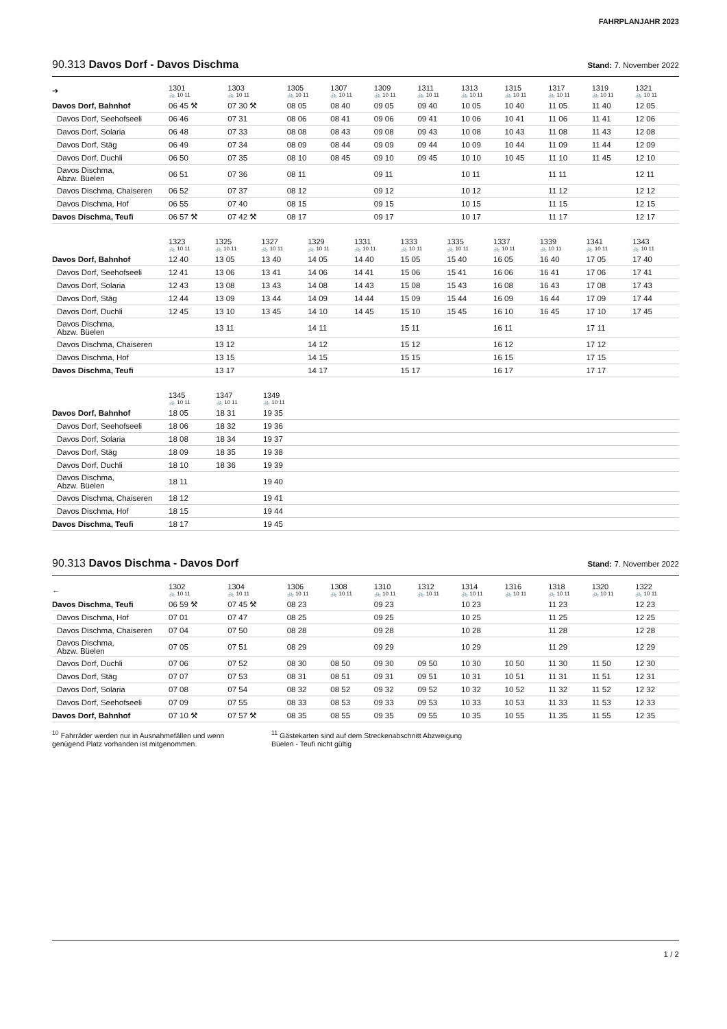FAHRPLANJAHR 2023
90.313 Davos Dorf - Davos Dischma Stand: 7. November 2022
| ➔ | 1301 🚲 10 11 | 1303 🚲 10 11 | 1305 🚲 10 11 | 1307 🚲 10 11 | 1309 🚲 10 11 | 1311 🚲 10 11 | 1313 🚲 10 11 | 1315 🚲 10 11 | 1317 🚲 10 11 | 1319 🚲 10 11 | 1321 🚲 10 11 |
| --- | --- | --- | --- | --- | --- | --- | --- | --- | --- | --- | --- |
| Davos Dorf, Bahnhof | 06 45 ⚒ | 07 30 ⚒ | 08 05 | 08 40 | 09 05 | 09 40 | 10 05 | 10 40 | 11 05 | 11 40 | 12 05 |
| Davos Dorf, Seehofseeli | 06 46 | 07 31 | 08 06 | 08 41 | 09 06 | 09 41 | 10 06 | 10 41 | 11 06 | 11 41 | 12 06 |
| Davos Dorf, Solaria | 06 48 | 07 33 | 08 08 | 08 43 | 09 08 | 09 43 | 10 08 | 10 43 | 11 08 | 11 43 | 12 08 |
| Davos Dorf, Stäg | 06 49 | 07 34 | 08 09 | 08 44 | 09 09 | 09 44 | 10 09 | 10 44 | 11 09 | 11 44 | 12 09 |
| Davos Dorf, Duchli | 06 50 | 07 35 | 08 10 | 08 45 | 09 10 | 09 45 | 10 10 | 10 45 | 11 10 | 11 45 | 12 10 |
| Davos Dischma, Abzw. Büelen | 06 51 | 07 36 | 08 11 | | 09 11 | | 10 11 | | 11 11 | | 12 11 |
| Davos Dischma, Chaiseren | 06 52 | 07 37 | 08 12 | | 09 12 | | 10 12 | | 11 12 | | 12 12 |
| Davos Dischma, Hof | 06 55 | 07 40 | 08 15 | | 09 15 | | 10 15 | | 11 15 | | 12 15 |
| Davos Dischma, Teufi | 06 57 ⚒ | 07 42 ⚒ | 08 17 | | 09 17 | | 10 17 | | 11 17 | | 12 17 |
| | 1323 🚲 10 11 | 1325 🚲 10 11 | 1327 🚲 10 11 | 1329 🚲 10 11 | 1331 🚲 10 11 | 1333 🚲 10 11 | 1335 🚲 10 11 | 1337 🚲 10 11 | 1339 🚲 10 11 | 1341 🚲 10 11 | 1343 🚲 10 11 |
| --- | --- | --- | --- | --- | --- | --- | --- | --- | --- | --- | --- |
| Davos Dorf, Bahnhof | 12 40 | 13 05 | 13 40 | 14 05 | 14 40 | 15 05 | 15 40 | 16 05 | 16 40 | 17 05 | 17 40 |
| Davos Dorf, Seehofseeli | 12 41 | 13 06 | 13 41 | 14 06 | 14 41 | 15 06 | 15 41 | 16 06 | 16 41 | 17 06 | 17 41 |
| Davos Dorf, Solaria | 12 43 | 13 08 | 13 43 | 14 08 | 14 43 | 15 08 | 15 43 | 16 08 | 16 43 | 17 08 | 17 43 |
| Davos Dorf, Stäg | 12 44 | 13 09 | 13 44 | 14 09 | 14 44 | 15 09 | 15 44 | 16 09 | 16 44 | 17 09 | 17 44 |
| Davos Dorf, Duchli | 12 45 | 13 10 | 13 45 | 14 10 | 14 45 | 15 10 | 15 45 | 16 10 | 16 45 | 17 10 | 17 45 |
| Davos Dischma, Abzw. Büelen | | 13 11 | | 14 11 | | 15 11 | | 16 11 | | 17 11 | |
| Davos Dischma, Chaiseren | | 13 12 | | 14 12 | | 15 12 | | 16 12 | | 17 12 | |
| Davos Dischma, Hof | | 13 15 | | 14 15 | | 15 15 | | 16 15 | | 17 15 | |
| Davos Dischma, Teufi | | 13 17 | | 14 17 | | 15 17 | | 16 17 | | 17 17 | |
| | 1345 🚲 10 11 | 1347 🚲 10 11 | 1349 🚲 10 11 |
| --- | --- | --- | --- |
| Davos Dorf, Bahnhof | 18 05 | 18 31 | 19 35 |
| Davos Dorf, Seehofseeli | 18 06 | 18 32 | 19 36 |
| Davos Dorf, Solaria | 18 08 | 18 34 | 19 37 |
| Davos Dorf, Stäg | 18 09 | 18 35 | 19 38 |
| Davos Dorf, Duchli | 18 10 | 18 36 | 19 39 |
| Davos Dischma, Abzw. Büelen | 18 11 | | 19 40 |
| Davos Dischma, Chaiseren | 18 12 | | 19 41 |
| Davos Dischma, Hof | 18 15 | | 19 44 |
| Davos Dischma, Teufi | 18 17 | | 19 45 |
90.313 Davos Dischma - Davos Dorf Stand: 7. November 2022
| ← | 1302 🚲 10 11 | 1304 🚲 10 11 | 1306 🚲 10 11 | 1308 🚲 10 11 | 1310 🚲 10 11 | 1312 🚲 10 11 | 1314 🚲 10 11 | 1316 🚲 10 11 | 1318 🚲 10 11 | 1320 🚲 10 11 | 1322 🚲 10 11 |
| --- | --- | --- | --- | --- | --- | --- | --- | --- | --- | --- | --- |
| Davos Dischma, Teufi | 06 59 ⚒ | 07 45 ⚒ | 08 23 | | 09 23 | | 10 23 | | 11 23 | | 12 23 |
| Davos Dischma, Hof | 07 01 | 07 47 | 08 25 | | 09 25 | | 10 25 | | 11 25 | | 12 25 |
| Davos Dischma, Chaiseren | 07 04 | 07 50 | 08 28 | | 09 28 | | 10 28 | | 11 28 | | 12 28 |
| Davos Dischma, Abzw. Büelen | 07 05 | 07 51 | 08 29 | | 09 29 | | 10 29 | | 11 29 | | 12 29 |
| Davos Dorf, Duchli | 07 06 | 07 52 | 08 30 | 08 50 | 09 30 | 09 50 | 10 30 | 10 50 | 11 30 | 11 50 | 12 30 |
| Davos Dorf, Stäg | 07 07 | 07 53 | 08 31 | 08 51 | 09 31 | 09 51 | 10 31 | 10 51 | 11 31 | 11 51 | 12 31 |
| Davos Dorf, Solaria | 07 08 | 07 54 | 08 32 | 08 52 | 09 32 | 09 52 | 10 32 | 10 52 | 11 32 | 11 52 | 12 32 |
| Davos Dorf, Seehofseeli | 07 09 | 07 55 | 08 33 | 08 53 | 09 33 | 09 53 | 10 33 | 10 53 | 11 33 | 11 53 | 12 33 |
| Davos Dorf, Bahnhof | 07 10 ⚒ | 07 57 ⚒ | 08 35 | 08 55 | 09 35 | 09 55 | 10 35 | 10 55 | 11 35 | 11 55 | 12 35 |
<sup>10</sup> Fahrräder werden nur in Ausnahmefällen und wenn genügend Platz vorhanden ist mitgenommen.
<sup>11</sup> Gästekarten sind auf dem Streckenabschnitt Abzweigung Büelen - Teufi nicht gültig
1 / 2